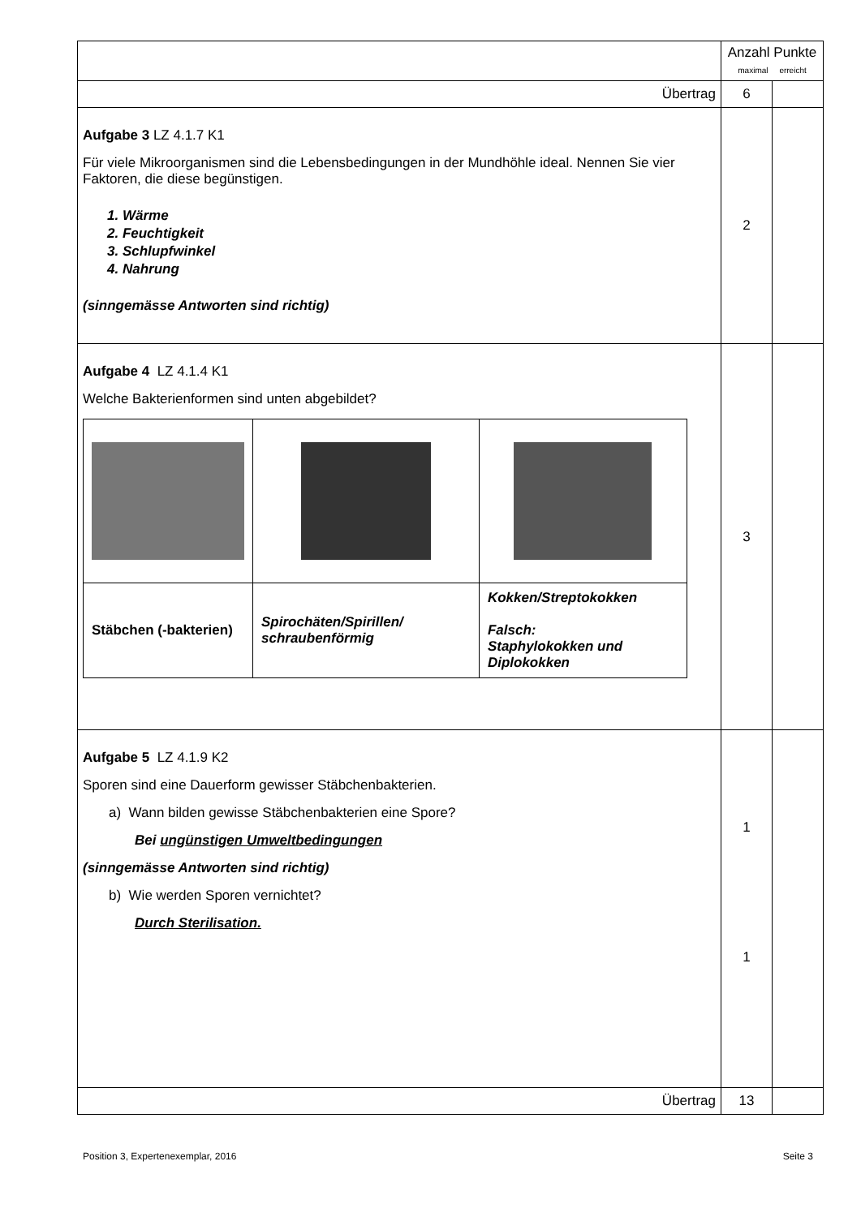| | Anzahl Punkte maximal erreicht | |
| Übertrag | 6 | |
| Aufgabe 3 LZ 4.1.7 K1 Für viele Mikroorganismen sind die Lebensbedingungen in der Mundhöhle ideal. Nennen Sie vier Faktoren, die diese begünstigen. 1. Wärme 2. Feuchtigkeit 3. Schlupfwinkel 4. Nahrung (sinngemässe Antworten sind richtig) | 2 | |
| Aufgabe 4 LZ 4.1.4 K1 Welche Bakterienformen sind unten abgebildet? / Stäbchen (-bakterien) / Spirochäten/Spirillen/ schraubenförmig / Kokken/Streptokokken Falsch: Staphylokokken und Diplokokken / | 3 | |
| Aufgabe 5 LZ 4.1.9 K2 Sporen sind eine Dauerform gewisser Stäbchenbakterien. a) Wann bilden gewisse Stäbchenbakterien eine Spore? Bei ungünstigen Umweltbedingungen (sinngemässe Antworten sind richtig) b) Wie werden Sporen vernichtet? Durch Sterilisation. | 1 1 | |
| Übertrag | 13 | |
Position 3, Expertenexemplar, 2016 Seite 3